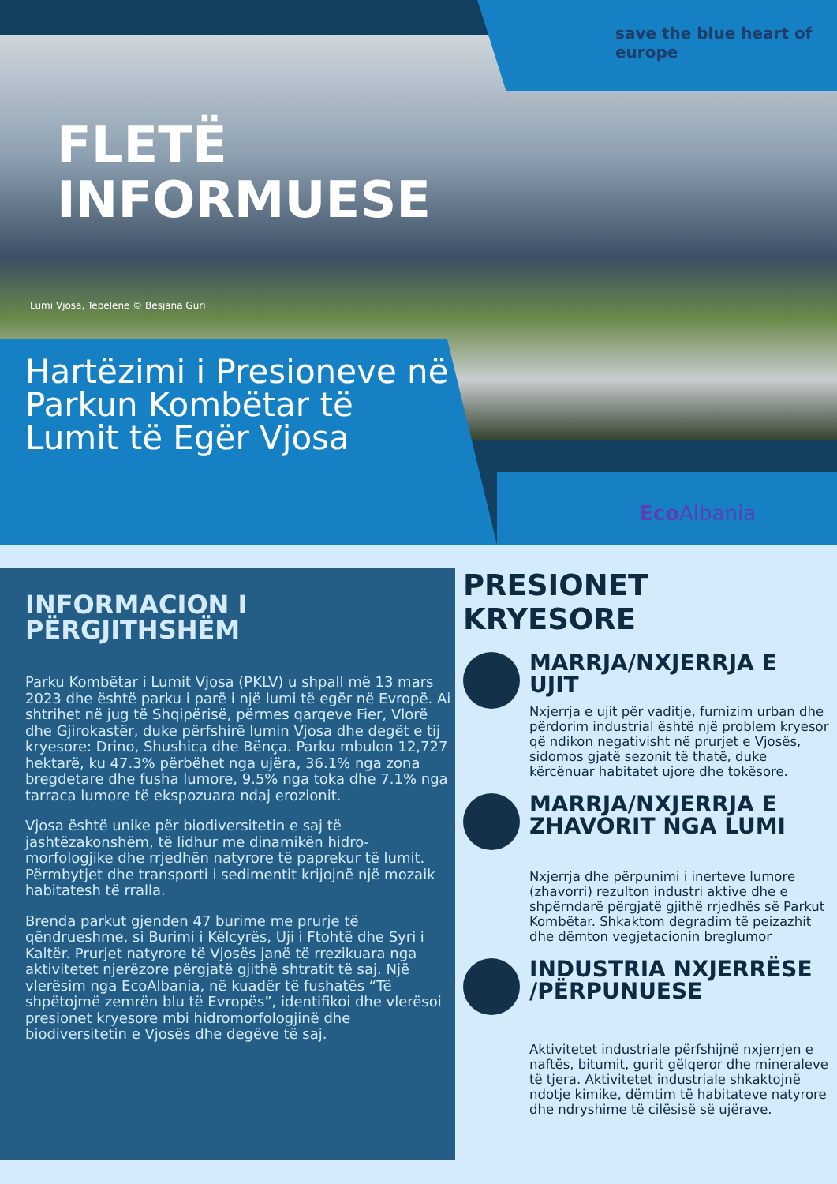save the blue heart of europe
FLETË
INFORMUESE
Lumi Vjosa, Tepelenë © Besjana Guri
Hartëzimi i Presioneve në Parkun Kombëtar të Lumit të Egër Vjosa
Eco Albania
INFORMACION I PËRGJITHSHËM
Parku Kombëtar i Lumit Vjosa (PKLV) u shpall më 13 mars 2023 dhe është parku i parë i një lumi të egër në Evropë. Ai shtrihet në jug të Shqipërisë, përmes qarqeve Fier, Vlorë dhe Gjirokastër, duke përfshirë lumin Vjosa dhe degët e tij kryesore: Drino, Shushica dhe Bënça. Parku mbulon 12,727 hektarë, ku 47.3% përbëhet nga ujëra, 36.1% nga zona bregdetare dhe fusha lumore, 9.5% nga toka dhe 7.1% nga tarraca lumore të ekspozuara ndaj erozionit.
Vjosa është unike për biodiversitetin e saj të jashtëzakonshëm, të lidhur me dinamikën hidro-morfologjike dhe rrjedhën natyrore të paprekur të lumit. Përmbytjet dhe transporti i sedimentit krijojnë një mozaik habitatesh të rralla.
Brenda parkut gjenden 47 burime me prurje të qëndrueshme, si Burimi i Këlcyrës, Uji i Ftohtë dhe Syri i Kaltër. Prurjet natyrore të Vjosës janë të rrezikuara nga aktivitetet njerëzore përgjatë gjithë shtratit të saj. Një vlerësim nga EcoAlbania, në kuadër të fushatës “Të shpëtojmë zemrën blu të Evropës”, identifikoi dhe vlerësoi presionet kryesore mbi hidromorfologjinë dhe biodiversitetin e Vjosës dhe degëve të saj.
PRESIONET KRYESORE
MARRJA/NXJERRJA E UJIT
Nxjerrja e ujit për vaditje, furnizim urban dhe përdorim industrial është një problem kryesor që ndikon negativisht në prurjet e Vjosës, sidomos gjatë sezonit të thatë, duke kërcënuar habitatet ujore dhe tokësore.
MARRJA/NXJERRJA E ZHAVORIT NGA LUMI
Nxjerrja dhe përpunimi i inerteve lumore (zhavorri) rezulton industri aktive dhe e shpërndarë përgjatë gjithë rrjedhës së Parkut Kombëtar. Shkaktom degradim të peizazhit dhe dëmton vegjetacionin breglumor
INDUSTRIA NXJERRËSE /PËRPUNUESE
Aktivitetet industriale përfshijnë nxjerrjen e naftës, bitumit, gurit gëlqeror dhe mineraleve të tjera. Aktivitetet industriale shkaktojnë ndotje kimike, dëmtim të habitateve natyrore dhe ndryshime të cilësisë së ujërave.